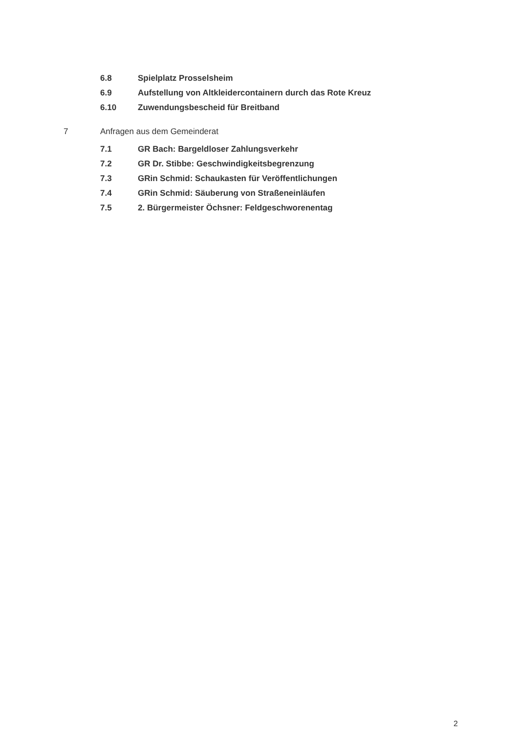6.8 Spielplatz Prosselsheim
6.9 Aufstellung von Altkleidercontainern durch das Rote Kreuz
6.10 Zuwendungsbescheid für Breitband
7 Anfragen aus dem Gemeinderat
7.1 GR Bach: Bargeldloser Zahlungsverkehr
7.2 GR Dr. Stibbe: Geschwindigkeitsbegrenzung
7.3 GRin Schmid: Schaukasten für Veröffentlichungen
7.4 GRin Schmid: Säuberung von Straßeneinläufen
7.5 2. Bürgermeister Öchsner: Feldgeschworenentag
2